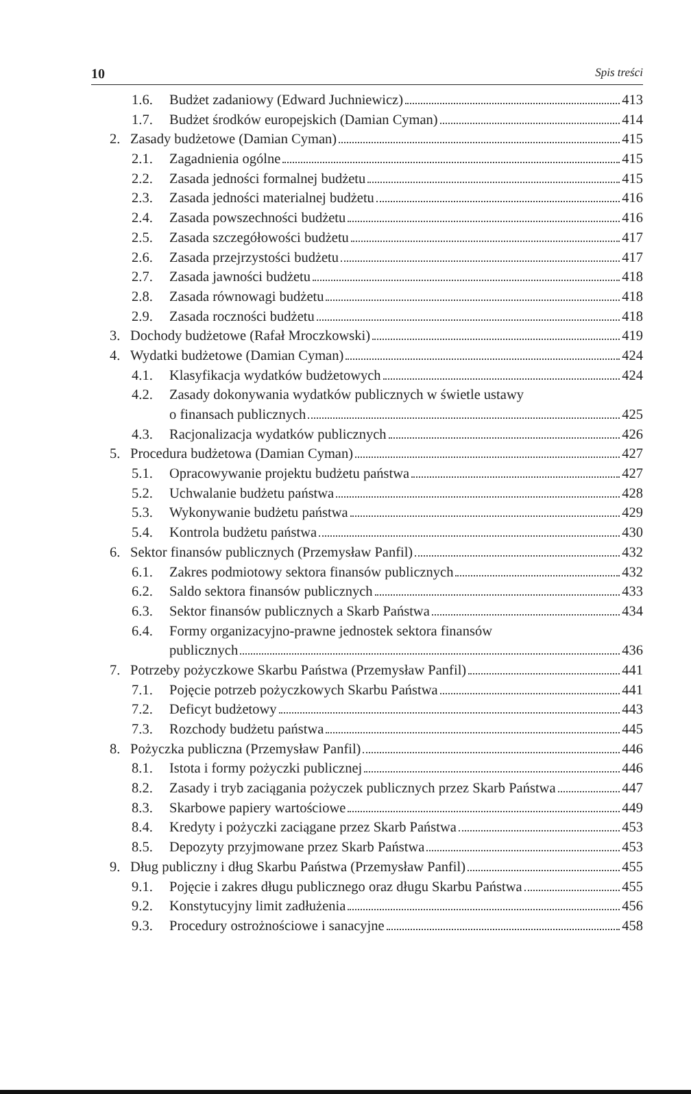10 Spis treści
1.6. Budżet zadaniowy (Edward Juchniewicz) 413
1.7. Budżet środków europejskich (Damian Cyman) 414
2. Zasady budżetowe (Damian Cyman) 415
2.1. Zagadnienia ogólne 415
2.2. Zasada jedności formalnej budżetu 415
2.3. Zasada jedności materialnej budżetu 416
2.4. Zasada powszechności budżetu 416
2.5. Zasada szczegółowości budżetu 417
2.6. Zasada przejrzystości budżetu 417
2.7. Zasada jawności budżetu 418
2.8. Zasada równowagi budżetu 418
2.9. Zasada roczności budżetu 418
3. Dochody budżetowe (Rafał Mroczkowski) 419
4. Wydatki budżetowe (Damian Cyman) 424
4.1. Klasyfikacja wydatków budżetowych 424
4.2. Zasady dokonywania wydatków publicznych w świetle ustawy
o finansach publicznych 425
4.3. Racjonalizacja wydatków publicznych 426
5. Procedura budżetowa (Damian Cyman) 427
5.1. Opracowywanie projektu budżetu państwa 427
5.2. Uchwalanie budżetu państwa 428
5.3. Wykonywanie budżetu państwa 429
5.4. Kontrola budżetu państwa 430
6. Sektor finansów publicznych (Przemysław Panfil) 432
6.1. Zakres podmiotowy sektora finansów publicznych 432
6.2. Saldo sektora finansów publicznych 433
6.3. Sektor finansów publicznych a Skarb Państwa 434
6.4. Formy organizacyjno-prawne jednostek sektora finansów
publicznych 436
7. Potrzeby pożyczkowe Skarbu Państwa (Przemysław Panfil) 441
7.1. Pojęcie potrzeb pożyczkowych Skarbu Państwa 441
7.2. Deficyt budżetowy 443
7.3. Rozchody budżetu państwa 445
8. Pożyczka publiczna (Przemysław Panfil) 446
8.1. Istota i formy pożyczki publicznej 446
8.2. Zasady i tryb zaciągania pożyczek publicznych przez Skarb Państwa 447
8.3. Skarbowe papiery wartościowe 449
8.4. Kredyty i pożyczki zaciągane przez Skarb Państwa 453
8.5. Depozyty przyjmowane przez Skarb Państwa 453
9. Dług publiczny i dług Skarbu Państwa (Przemysław Panfil) 455
9.1. Pojęcie i zakres długu publicznego oraz długu Skarbu Państwa 455
9.2. Konstytucyjny limit zadłużenia 456
9.3. Procedury ostrożnościowe i sanacyjne 458